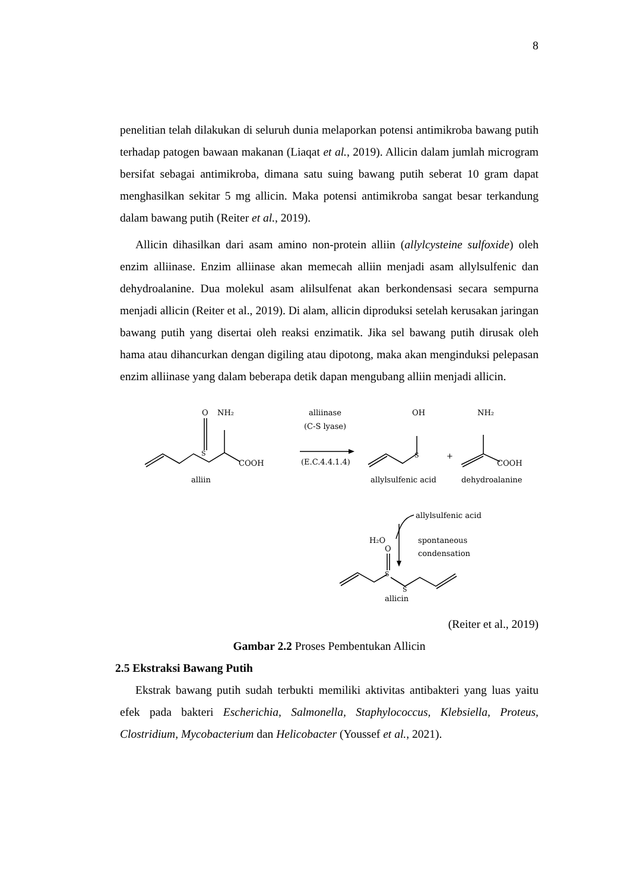8
penelitian telah dilakukan di seluruh dunia melaporkan potensi antimikroba bawang putih terhadap patogen bawaan makanan (Liaqat et al., 2019). Allicin dalam jumlah microgram bersifat sebagai antimikroba, dimana satu suing bawang putih seberat 10 gram dapat menghasilkan sekitar 5 mg allicin. Maka potensi antimikroba sangat besar terkandung dalam bawang putih (Reiter et al., 2019).
Allicin dihasilkan dari asam amino non-protein alliin (allylcysteine sulfoxide) oleh enzim alliinase. Enzim alliinase akan memecah alliin menjadi asam allylsulfenic dan dehydroalanine. Dua molekul asam alilsulfenat akan berkondensasi secara sempurna menjadi allicin (Reiter et al., 2019). Di alam, allicin diproduksi setelah kerusakan jaringan bawang putih yang disertai oleh reaksi enzimatik. Jika sel bawang putih dirusak oleh hama atau dihancurkan dengan digiling atau dipotong, maka akan menginduksi pelepasan enzim alliinase yang dalam beberapa detik dapan mengubang alliin menjadi allicin.
O
NH₂
S
COOH
alliin
alliinase
(C-S lyase)
(E.C.4.4.1.4)
OH
S
allylsulfenic acid
+
NH₂
COOH
dehydroalanine
allylsulfenic acid
H₂O
spontaneous
condensation
O
S
S
allicin
(Reiter et al., 2019)
Gambar 2.2 Proses Pembentukan Allicin
2.5 Ekstraksi Bawang Putih
Ekstrak bawang putih sudah terbukti memiliki aktivitas antibakteri yang luas yaitu efek pada bakteri Escherichia, Salmonella, Staphylococcus, Klebsiella, Proteus, Clostridium, Mycobacterium dan Helicobacter (Youssef et al., 2021).